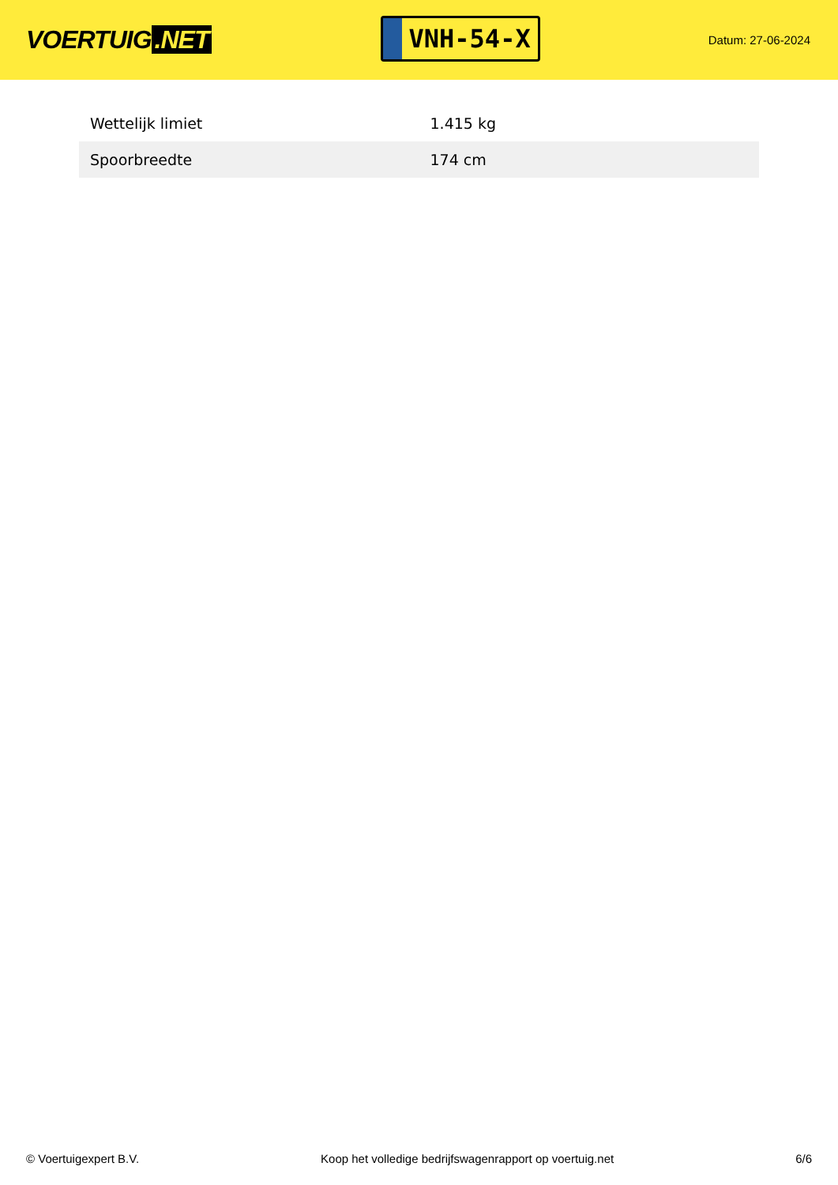VOERTUIG.NET
VNH-54-X
Datum: 27-06-2024
| Wettelijk limiet | 1.415 kg |
| Spoorbreedte | 174 cm |
© Voertuigexpert B.V. Koop het volledige bedrijfswagenrapport op voertuig.net 6/6